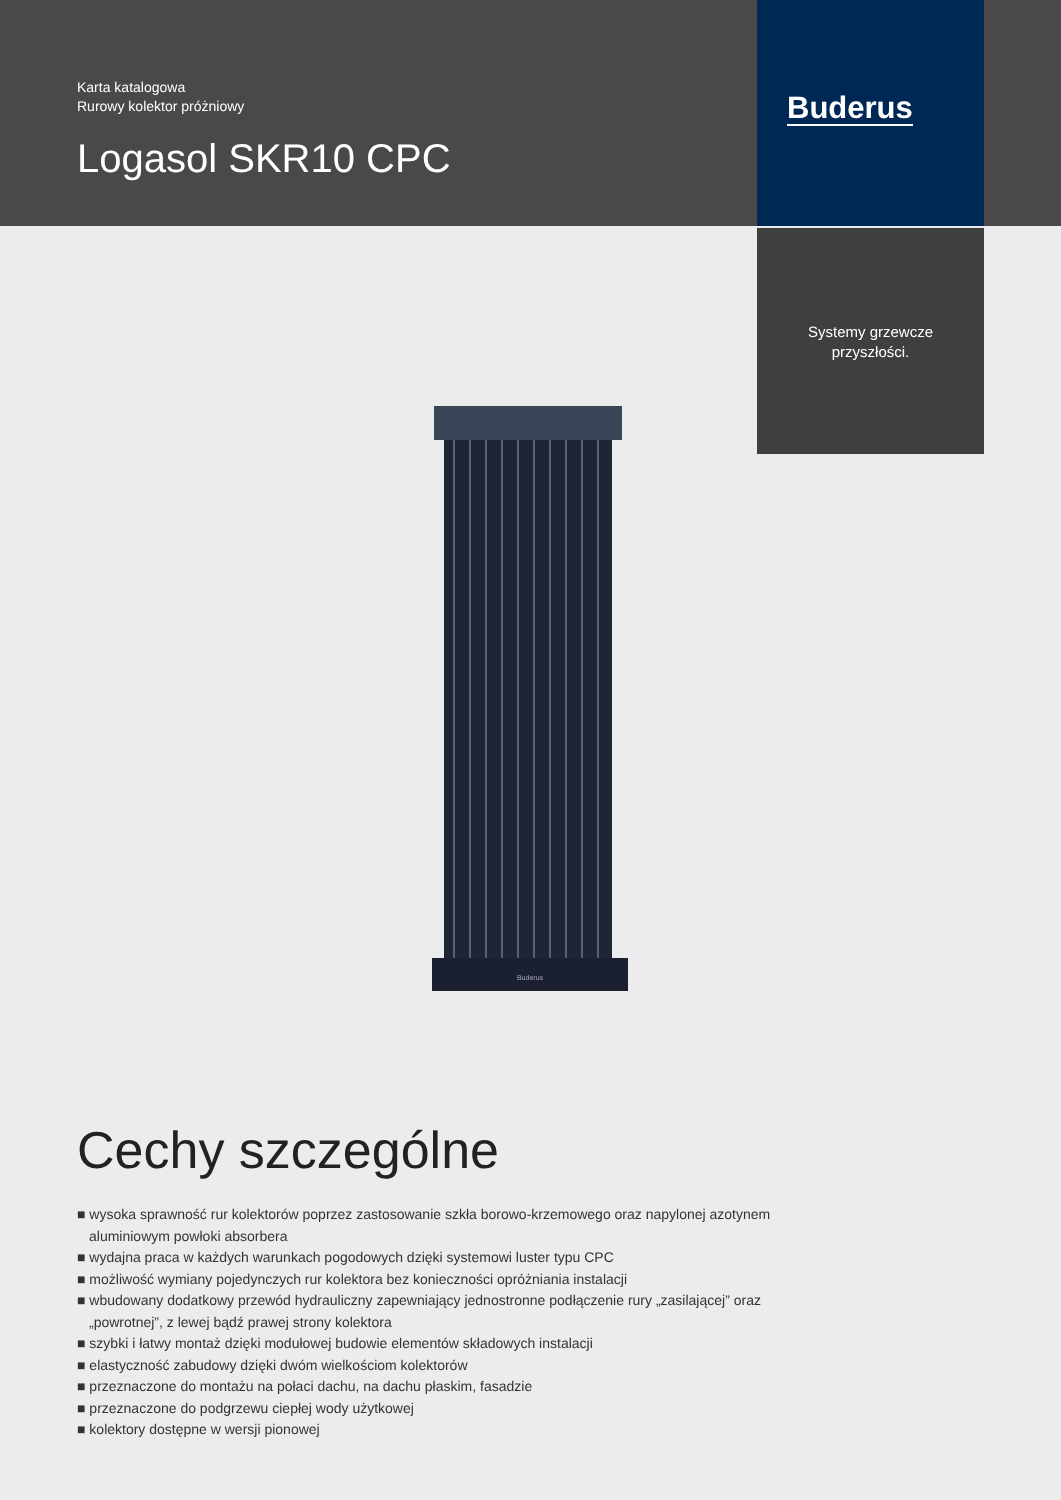Karta katalogowa
Rurowy kolektor próżniowy
Logasol SKR10 CPC
Buderus
Systemy grzewcze
przyszłości.
Buderus
Cechy szczególne
■ wysoka sprawność rur kolektorów poprzez zastosowanie szkła borowo-krzemowego oraz napylonej azotynem aluminiowym powłoki absorbera
■ wydajna praca w każdych warunkach pogodowych dzięki systemowi luster typu CPC
■ możliwość wymiany pojedynczych rur kolektora bez konieczności opróżniania instalacji
■ wbudowany dodatkowy przewód hydrauliczny zapewniający jednostronne podłączenie rury „zasilającej” oraz „powrotnej”, z lewej bądź prawej strony kolektora
■ szybki i łatwy montaż dzięki modułowej budowie elementów składowych instalacji
■ elastyczność zabudowy dzięki dwóm wielkościom kolektorów
■ przeznaczone do montażu na połaci dachu, na dachu płaskim, fasadzie
■ przeznaczone do podgrzewu ciepłej wody użytkowej
■ kolektory dostępne w wersji pionowej